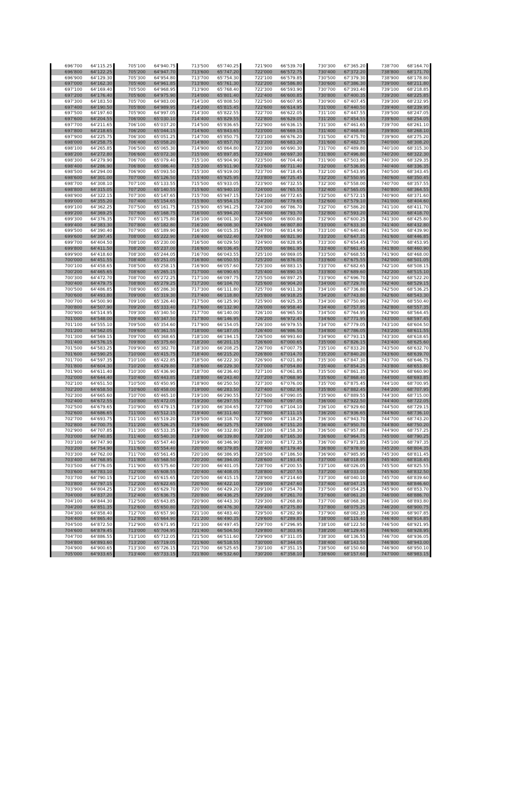| 696'700 | 64'115.25 | 705'100 | 64'940.75 | 713'500 | 65'740.25 | 721'900 | 66'539.70 | 730'300 | 67'365.20 | 738'700 | 68'164.70 |
| 696'800 | 64'122.25 | 705'200 | 64'947.70 | 713'600 | 65'747.20 | 722'000 | 66'572.75 | 730'400 | 67'372.20 | 738'800 | 68'171.70 |
| 696'900 | 64'129.30 | 705'300 | 64'954.80 | 713'700 | 65'754.30 | 722'100 | 66'579.85 | 730'500 | 67'379.30 | 738'900 | 68'178.80 |
| 697'000 | 64'162.30 | 705'400 | 64'961.85 | 713'800 | 65'761.30 | 722'200 | 66'586.80 | 730'600 | 67'386.30 | 739'000 | 68'211.80 |
| 697'100 | 64'169.40 | 705'500 | 64'968.95 | 713'900 | 65'768.40 | 722'300 | 66'593.90 | 730'700 | 67'393.40 | 739'100 | 68'218.85 |
| 697'200 | 64'176.40 | 705'600 | 64'975.90 | 714'000 | 65'801.40 | 722'400 | 66'600.85 | 730'800 | 67'400.35 | 739'200 | 68'225.85 |
| 697'300 | 64'183.50 | 705'700 | 64'983.00 | 714'100 | 65'808.50 | 722'500 | 66'607.95 | 730'900 | 67'407.45 | 739'300 | 68'232.95 |
| 697'400 | 64'190.50 | 705'800 | 64'989.95 | 714'200 | 65'815.45 | 722'600 | 66'614.95 | 731'000 | 67'440.50 | 739'400 | 68'239.95 |
| 697'500 | 64'197.60 | 705'900 | 64'997.05 | 714'300 | 65'822.55 | 722'700 | 66'622.05 | 731'100 | 67'447.55 | 739'500 | 68'247.05 |
| 697'600 | 64'204.55 | 706'000 | 65'030.10 | 714'400 | 65'829.55 | 722'800 | 66'629.05 | 731'200 | 67'454.55 | 739'600 | 68'254.05 |
| 697'700 | 64'211.65 | 706'100 | 65'037.20 | 714'500 | 65'836.65 | 722'900 | 66'636.15 | 731'300 | 67'461.65 | 739'700 | 68'261.10 |
| 697'800 | 64'218.65 | 706'200 | 65'044.15 | 714'600 | 65'843.65 | 723'000 | 66'669.15 | 731'400 | 67'468.60 | 739'800 | 68'268.10 |
| 697'900 | 64'225.75 | 706'300 | 65'051.25 | 714'700 | 65'850.75 | 723'100 | 66'676.20 | 731'500 | 67'475.70 | 739'900 | 68'275.20 |
| 698'000 | 64'258.75 | 706'400 | 65'058.20 | 714'800 | 65'857.70 | 723'200 | 66'683.20 | 731'600 | 67'482.75 | 740'000 | 68'308.20 |
| 698'100 | 64'265.85 | 706'500 | 65'065.30 | 714'900 | 65'864.80 | 723'300 | 66'690.30 | 731'700 | 67'489.80 | 740'100 | 68'315.30 |
| 698'200 | 64'272.80 | 706'600 | 65'072.30 | 715'000 | 65'897.85 | 723'400 | 66'697.30 | 731'800 | 67'496.80 | 740'200 | 68'322.30 |
| 698'300 | 64'279.90 | 706'700 | 65'079.40 | 715'100 | 65'904.90 | 723'500 | 66'704.40 | 731'900 | 67'503.90 | 740'300 | 68'329.35 |
| 698'400 | 64'286.90 | 706'800 | 65'086.40 | 715'200 | 65'911.90 | 723'600 | 66'711.40 | 732'000 | 67'536.85 | 740'400 | 68'336.35 |
| 698'500 | 64'294.00 | 706'900 | 65'093.50 | 715'300 | 65'919.00 | 723'700 | 66'718.45 | 732'100 | 67'543.95 | 740'500 | 68'343.45 |
| 698'600 | 64'301.00 | 707'000 | 65'126.50 | 715'400 | 65'925.95 | 723'800 | 66'725.45 | 732'200 | 67'550.95 | 740'600 | 68'350.45 |
| 698'700 | 64'308.10 | 707'100 | 65'133.55 | 715'500 | 65'933.05 | 723'900 | 66'732.55 | 732'300 | 67'558.00 | 740'700 | 68'357.55 |
| 698'800 | 64'315.05 | 707'200 | 65'140.55 | 715'600 | 65'940.10 | 724'000 | 66'765.55 | 732'400 | 67'565.05 | 740'800 | 68'364.55 |
| 698'900 | 64'322.15 | 707'300 | 65'147.65 | 715'700 | 65'947.15 | 724'100 | 66'772.65 | 732'500 | 67'572.15 | 740'900 | 68'371.60 |
| 699'000 | 64'355.20 | 707'400 | 65'154.65 | 715'800 | 65'954.15 | 724'200 | 66'779.65 | 732'600 | 67'579.10 | 741'000 | 68'404.60 |
| 699'100 | 64'362.25 | 707'500 | 65'161.75 | 715'900 | 65'961.25 | 724'300 | 66'786.70 | 732'700 | 67'586.20 | 741'100 | 68'411.70 |
| 699'200 | 64'369.25 | 707'600 | 65'168.75 | 716'000 | 65'994.20 | 724'400 | 66'793.70 | 732'800 | 67'593.20 | 741'200 | 68'418.70 |
| 699'300 | 64'376.35 | 707'700 | 65'175.80 | 716'100 | 66'001.30 | 724'500 | 66'800.80 | 732'900 | 67'600.25 | 741'300 | 68'425.80 |
| 699'400 | 64'383.30 | 707'800 | 65'182.80 | 716'200 | 66'008.30 | 724'600 | 66'807.80 | 733'000 | 67'633.30 | 741'400 | 68'432.80 |
| 699'500 | 64'390.40 | 707'900 | 65'189.90 | 716'300 | 66'015.35 | 724'700 | 66'814.90 | 733'100 | 67'640.40 | 741'500 | 68'439.90 |
| 699'600 | 64'397.45 | 708'000 | 65'222.90 | 716'400 | 66'022.40 | 724'800 | 66'821.90 | 733'200 | 67'647.35 | 741'600 | 68'446.85 |
| 699'700 | 64'404.50 | 708'100 | 65'230.00 | 716'500 | 66'029.50 | 724'900 | 66'828.95 | 733'300 | 67'654.45 | 741'700 | 68'453.95 |
| 699'800 | 64'411.50 | 708'200 | 65'237.00 | 716'600 | 66'036.45 | 725'000 | 66'861.95 | 733'400 | 67'661.45 | 741'800 | 68'460.90 |
| 699'900 | 64'418.60 | 708'300 | 65'244.05 | 716'700 | 66'043.55 | 725'100 | 66'869.05 | 733'500 | 67'668.55 | 741'900 | 68'468.00 |
| 700'000 | 64'451.55 | 708'400 | 65'251.05 | 716'800 | 66'050.55 | 725'200 | 66'876.05 | 733'600 | 67'675.55 | 742'000 | 68'501.05 |
| 700'100 | 64'458.65 | 708'500 | 65'258.15 | 716'900 | 66'057.60 | 725'300 | 66'883.15 | 733'700 | 67'682.65 | 742'100 | 68'508.15 |
| 700'200 | 64'465.65 | 708'600 | 65'265.15 | 717'000 | 66'090.65 | 725'400 | 66'890.15 | 733'800 | 67'689.60 | 742'200 | 68'515.10 |
| 700'300 | 64'472.70 | 708'700 | 65'272.25 | 717'100 | 66'097.75 | 725'500 | 66'897.25 | 733'900 | 67'696.70 | 742'300 | 68'522.20 |
| 700'400 | 64'479.75 | 708'800 | 65'279.25 | 717'200 | 66'104.70 | 725'600 | 66'904.20 | 734'000 | 67'729.70 | 742'400 | 68'529.15 |
| 700'500 | 64'486.85 | 708'900 | 65'286.30 | 717'300 | 66'111.80 | 725'700 | 66'911.30 | 734'100 | 67'736.80 | 742'500 | 68'536.25 |
| 700'600 | 64'493.80 | 709'000 | 65'319.30 | 717'400 | 66'118.80 | 725'800 | 66'918.25 | 734'200 | 67'743.80 | 742'600 | 68'543.30 |
| 700'700 | 64'500.90 | 709'100 | 65'326.40 | 717'500 | 66'125.90 | 725'900 | 66'925.35 | 734'300 | 67'750.90 | 742'700 | 68'550.40 |
| 700'800 | 64'507.90 | 709'200 | 65'333.40 | 717'600 | 66'132.90 | 726'000 | 66'958.40 | 734'400 | 67'757.85 | 742'800 | 68'557.35 |
| 700'900 | 64'514.95 | 709'300 | 65'340.50 | 717'700 | 66'140.00 | 726'100 | 66'965.50 | 734'500 | 67'764.95 | 742'900 | 68'564.45 |
| 701'000 | 64'548.00 | 709'400 | 65'347.50 | 717'800 | 66'146.95 | 726'200 | 66'972.45 | 734'600 | 67'771.95 | 743'000 | 68'597.45 |
| 701'100 | 64'555.10 | 709'500 | 65'354.60 | 717'900 | 66'154.05 | 726'300 | 66'979.55 | 734'700 | 67'779.05 | 743'100 | 68'604.50 |
| 701'200 | 64'562.05 | 709'600 | 65'361.55 | 718'000 | 66'187.05 | 726'400 | 66'986.50 | 734'800 | 67'786.05 | 743'200 | 68'611.55 |
| 701'300 | 64'569.15 | 709'700 | 65'368.65 | 718'100 | 66'194.15 | 726'500 | 66'993.60 | 734'900 | 67'793.15 | 743'300 | 68'618.65 |
| 701'400 | 64'576.15 | 709'800 | 65'375.60 | 718'200 | 66'201.15 | 726'600 | 67'000.65 | 735'000 | 67'826.15 | 743'400 | 68'625.60 |
| 701'500 | 64'583.25 | 709'900 | 65'382.70 | 718'300 | 66'208.25 | 726'700 | 67'007.75 | 735'100 | 67'833.20 | 743'500 | 68'632.70 |
| 701'600 | 64'590.25 | 710'000 | 65'415.75 | 718'400 | 66'215.20 | 726'800 | 67'014.70 | 735'200 | 67'840.20 | 743'600 | 68'639.70 |
| 701'700 | 64'597.35 | 710'100 | 65'422.85 | 718'500 | 66'222.30 | 726'900 | 67'021.80 | 735'300 | 67'847.30 | 743'700 | 68'646.75 |
| 701'800 | 64'604.30 | 710'200 | 65'429.80 | 718'600 | 66'229.30 | 727'000 | 67'054.80 | 735'400 | 67'854.25 | 743'800 | 68'653.80 |
| 701'900 | 64'611.40 | 710'300 | 65'436.90 | 718'700 | 66'236.40 | 727'100 | 67'061.85 | 735'500 | 67'861.35 | 743'900 | 68'660.90 |
| 702'000 | 64'644.40 | 710'400 | 65'443.85 | 718'800 | 66'243.40 | 727'200 | 67'068.90 | 735'600 | 67'868.40 | 744'000 | 68'693.85 |
| 702'100 | 64'651.50 | 710'500 | 65'450.95 | 718'900 | 66'250.50 | 727'300 | 67'076.00 | 735'700 | 67'875.45 | 744'100 | 68'700.95 |
| 702'200 | 64'658.50 | 710'600 | 65'458.00 | 719'000 | 66'283.50 | 727'400 | 67'082.95 | 735'800 | 67'882.45 | 744'200 | 68'707.95 |
| 702'300 | 64'665.60 | 710'700 | 65'465.10 | 719'100 | 66'290.55 | 727'500 | 67'090.05 | 735'900 | 67'889.55 | 744'300 | 68'715.00 |
| 702'400 | 64'672.55 | 710'800 | 65'472.05 | 719'200 | 66'297.55 | 727'600 | 67'097.05 | 736'000 | 67'922.50 | 744'400 | 68'722.05 |
| 702'500 | 64'679.65 | 710'900 | 65'479.15 | 719'300 | 66'304.65 | 727'700 | 67'104.10 | 736'100 | 67'929.60 | 744'500 | 68'729.15 |
| 702'600 | 64'686.65 | 711'000 | 65'512.15 | 719'400 | 66'311.60 | 727'800 | 67'111.15 | 736'200 | 67'936.65 | 744'600 | 68'736.10 |
| 702'700 | 64'693.75 | 711'100 | 65'519.20 | 719'500 | 66'318.70 | 727'900 | 67'118.25 | 736'300 | 67'943.70 | 744'700 | 68'743.20 |
| 702'800 | 64'700.75 | 711'200 | 65'526.25 | 719'600 | 66'325.75 | 728'000 | 67'151.20 | 736'400 | 67'950.70 | 744'800 | 68'750.20 |
| 702'900 | 64'707.85 | 711'300 | 65'533.35 | 719'700 | 66'332.80 | 728'100 | 67'158.30 | 736'500 | 67'957.80 | 744'900 | 68'757.25 |
| 703'000 | 64'740.85 | 711'400 | 65'540.30 | 719'800 | 66'339.80 | 728'200 | 67'165.30 | 736'600 | 67'964.75 | 745'000 | 68'790.25 |
| 703'100 | 64'747.90 | 711'500 | 65'547.40 | 719'900 | 66'346.90 | 728'300 | 67'172.35 | 736'700 | 67'971.85 | 745'100 | 68'797.35 |
| 703'200 | 64'754.90 | 711'600 | 65'554.40 | 720'000 | 66'379.85 | 728'400 | 67'179.40 | 736'800 | 67'978.90 | 745'200 | 68'804.35 |
| 703'300 | 64'762.00 | 711'700 | 65'561.45 | 720'100 | 66'386.95 | 728'500 | 67'186.50 | 736'900 | 67'985.95 | 745'300 | 68'811.45 |
| 703'400 | 64'768.95 | 711'800 | 65'568.50 | 720'200 | 66'394.00 | 728'600 | 67'193.45 | 737'000 | 68'018.95 | 745'400 | 68'818.45 |
| 703'500 | 64'776.05 | 711'900 | 65'575.60 | 720'300 | 66'401.05 | 728'700 | 67'200.55 | 737'100 | 68'026.05 | 745'500 | 68'825.55 |
| 703'600 | 64'783.10 | 712'000 | 65'608.55 | 720'400 | 66'408.05 | 728'800 | 67'207.55 | 737'200 | 68'033.00 | 745'600 | 68'832.50 |
| 703'700 | 64'790.15 | 712'100 | 65'615.65 | 720'500 | 66'415.15 | 728'900 | 67'214.60 | 737'300 | 68'040.10 | 745'700 | 68'839.60 |
| 703'800 | 64'797.15 | 712'200 | 65'622.65 | 720'600 | 66'422.10 | 729'000 | 67'247.60 | 737'400 | 68'047.15 | 745'800 | 68'846.60 |
| 703'900 | 64'804.25 | 712'300 | 65'629.70 | 720'700 | 66'429.20 | 729'100 | 67'254.70 | 737'500 | 68'054.25 | 745'900 | 68'853.70 |
| 704'000 | 64'837.20 | 712'400 | 65'636.75 | 720'800 | 66'436.25 | 729'200 | 67'261.70 | 737'600 | 68'061.20 | 746'000 | 68'886.70 |
| 704'100 | 64'844.30 | 712'500 | 65'643.85 | 720'900 | 66'443.30 | 729'300 | 67'268.80 | 737'700 | 68'068.30 | 746'100 | 68'893.80 |
| 704'200 | 64'851.35 | 712'600 | 65'650.80 | 721'000 | 66'476.30 | 729'400 | 67'275.80 | 737'800 | 68'075.25 | 746'200 | 68'900.75 |
| 704'300 | 64'858.40 | 712'700 | 65'657.90 | 721'100 | 66'483.40 | 729'500 | 67'282.90 | 737'900 | 68'082.35 | 746'300 | 68'907.85 |
| 704'400 | 64'865.40 | 712'800 | 65'664.90 | 721'200 | 66'490.35 | 729'600 | 67'289.85 | 738'000 | 68'115.40 | 746'400 | 68'914.85 |
| 704'500 | 64'872.50 | 712'900 | 65'671.95 | 721'300 | 66'497.45 | 729'700 | 67'296.95 | 738'100 | 68'122.50 | 746'500 | 68'921.95 |
| 704'600 | 64'879.45 | 713'000 | 65'704.95 | 721'400 | 66'504.50 | 729'800 | 67'303.95 | 738'200 | 68'129.45 | 746'600 | 68'928.95 |
| 704'700 | 64'886.55 | 713'100 | 65'712.05 | 721'500 | 66'511.60 | 729'900 | 67'311.05 | 738'300 | 68'136.55 | 746'700 | 68'936.05 |
| 704'800 | 64'893.60 | 713'200 | 65'719.05 | 721'600 | 66'518.55 | 730'000 | 67'344.05 | 738'400 | 68'143.50 | 746'800 | 68'943.00 |
| 704'900 | 64'900.65 | 713'300 | 65'726.15 | 721'700 | 66'525.65 | 730'100 | 67'351.15 | 738'500 | 68'150.60 | 746'900 | 68'950.10 |
| 705'000 | 64'933.65 | 713'400 | 65'733.15 | 721'800 | 66'532.60 | 730'200 | 67'358.10 | 738'600 | 68'157.60 | 747'000 | 68'983.15 |